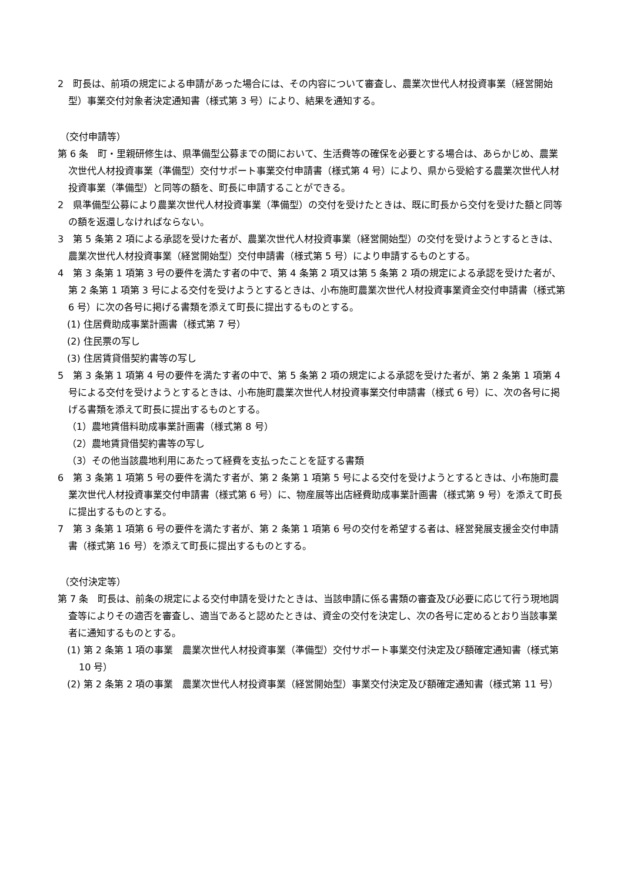2　町長は、前項の規定による申請があった場合には、その内容について審査し、農業次世代人材投資事業（経営開始型）事業交付対象者決定通知書（様式第 3 号）により、結果を通知する。
（交付申請等）
第 6 条　町・里親研修生は、県準備型公募までの間において、生活費等の確保を必要とする場合は、あらかじめ、農業次世代人材投資事業（準備型）交付サポート事業交付申請書（様式第 4 号）により、県から受給する農業次世代人材投資事業（準備型）と同等の額を、町長に申請することができる。
2　県準備型公募により農業次世代人材投資事業（準備型）の交付を受けたときは、既に町長から交付を受けた額と同等の額を返還しなければならない。
3　第 5 条第 2 項による承認を受けた者が、農業次世代人材投資事業（経営開始型）の交付を受けようとするときは、農業次世代人材投資事業（経営開始型）交付申請書（様式第 5 号）により申請するものとする。
4　第 3 条第 1 項第 3 号の要件を満たす者の中で、第 4 条第 2 項又は第 5 条第 2 項の規定による承認を受けた者が、第 2 条第 1 項第 3 号による交付を受けようとするときは、小布施町農業次世代人材投資事業資金交付申請書（様式第 6 号）に次の各号に掲げる書類を添えて町長に提出するものとする。
(1) 住居費助成事業計画書（様式第 7 号）
(2) 住民票の写し
(3) 住居賃貸借契約書等の写し
5　第 3 条第 1 項第 4 号の要件を満たす者の中で、第 5 条第 2 項の規定による承認を受けた者が、第 2 条第 1 項第 4 号による交付を受けようとするときは、小布施町農業次世代人材投資事業交付申請書（様式 6 号）に、次の各号に掲げる書類を添えて町長に提出するものとする。
（1）農地賃借料助成事業計画書（様式第 8 号）
（2）農地賃貸借契約書等の写し
（3）その他当該農地利用にあたって経費を支払ったことを証する書類
6　第 3 条第 1 項第 5 号の要件を満たす者が、第 2 条第 1 項第 5 号による交付を受けようとするときは、小布施町農業次世代人材投資事業交付申請書（様式第 6 号）に、物産展等出店経費助成事業計画書（様式第 9 号）を添えて町長に提出するものとする。
7　第 3 条第 1 項第 6 号の要件を満たす者が、第 2 条第 1 項第 6 号の交付を希望する者は、経営発展支援金交付申請書（様式第 16 号）を添えて町長に提出するものとする。
（交付決定等）
第 7 条　町長は、前条の規定による交付申請を受けたときは、当該申請に係る書類の審査及び必要に応じて行う現地調査等によりその適否を審査し、適当であると認めたときは、資金の交付を決定し、次の各号に定めるとおり当該事業者に通知するものとする。
(1) 第 2 条第 1 項の事業　農業次世代人材投資事業（準備型）交付サポート事業交付決定及び額確定通知書（様式第 10 号）
(2) 第 2 条第 2 項の事業　農業次世代人材投資事業（経営開始型）事業交付決定及び額確定通知書（様式第 11 号）